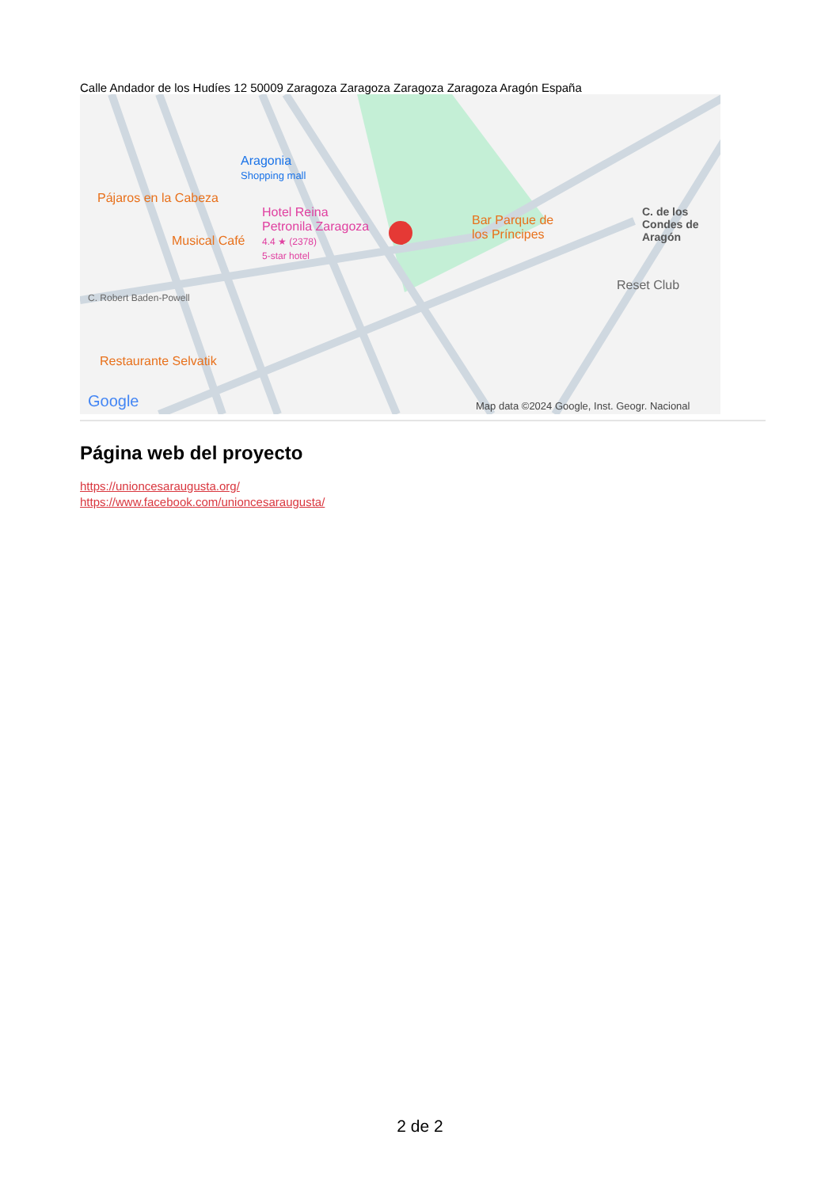Calle Andador de los Hudíes 12 50009 Zaragoza Zaragoza Zaragoza Zaragoza Aragón España
Aragonia
Shopping mall
Pájaros en la Cabeza
Hotel Reina
Petronila Zaragoza
4.4 ★ (2378)
5-star hotel
Musical Café
Bar Parque de
los Príncipes
Reset Club
C. de los Condes de Aragón
C. Robert Baden-Powell
Restaurante Selvatik
Google
Map data ©2024 Google, Inst. Geogr. Nacional
Página web del proyecto
https://unioncesaraugusta.org/
https://www.facebook.com/unioncesaraugusta/
2 de 2